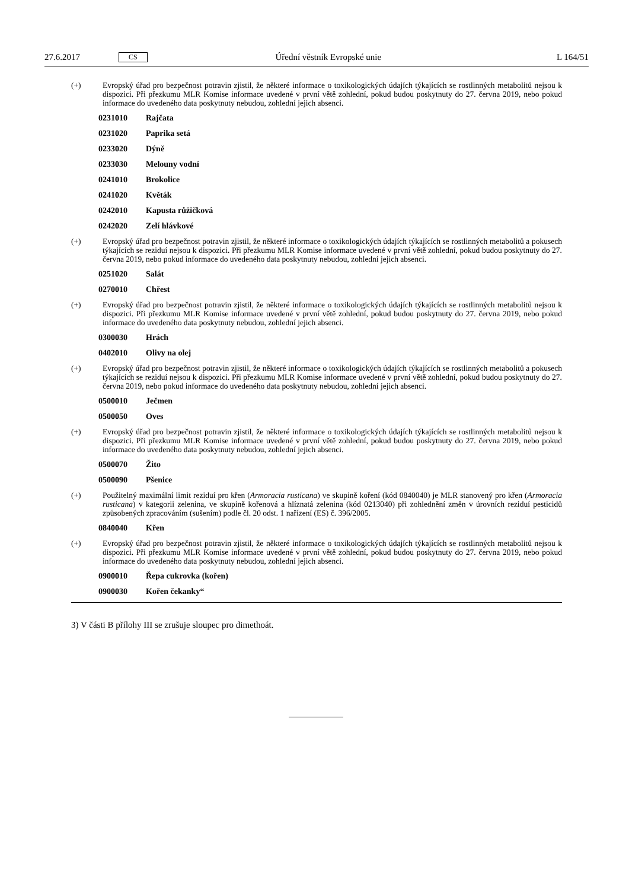27.6.2017 CS Úřední věstník Evropské unie L 164/51
(+) Evropský úřad pro bezpečnost potravin zjistil, že některé informace o toxikologických údajích týkajících se rostlinných metabolitů nejsou k dispozici. Při přezkumu MLR Komise informace uvedené v první větě zohlední, pokud budou poskytnuty do 27. června 2019, nebo pokud informace do uvedeného data poskytnuty nebudou, zohlední jejich absenci.
0231010 Rajčata
0231020 Paprika setá
0233020 Dýně
0233030 Melouny vodní
0241010 Brokolice
0241020 Květák
0242010 Kapusta růžičková
0242020 Zelí hlávkové
(+) Evropský úřad pro bezpečnost potravin zjistil, že některé informace o toxikologických údajích týkajících se rostlinných metabolitů a pokusech týkajících se reziduí nejsou k dispozici. Při přezkumu MLR Komise informace uvedené v první větě zohlední, pokud budou poskytnuty do 27. června 2019, nebo pokud informace do uvedeného data poskytnuty nebudou, zohlední jejich absenci.
0251020 Salát
0270010 Chřest
(+) Evropský úřad pro bezpečnost potravin zjistil, že některé informace o toxikologických údajích týkajících se rostlinných metabolitů nejsou k dispozici. Při přezkumu MLR Komise informace uvedené v první větě zohlední, pokud budou poskytnuty do 27. června 2019, nebo pokud informace do uvedeného data poskytnuty nebudou, zohlední jejich absenci.
0300030 Hrách
0402010 Olivy na olej
(+) Evropský úřad pro bezpečnost potravin zjistil, že některé informace o toxikologických údajích týkajících se rostlinných metabolitů a pokusech týkajících se reziduí nejsou k dispozici. Při přezkumu MLR Komise informace uvedené v první větě zohlední, pokud budou poskytnuty do 27. června 2019, nebo pokud informace do uvedeného data poskytnuty nebudou, zohlední jejich absenci.
0500010 Ječmen
0500050 Oves
(+) Evropský úřad pro bezpečnost potravin zjistil, že některé informace o toxikologických údajích týkajících se rostlinných metabolitů nejsou k dispozici. Při přezkumu MLR Komise informace uvedené v první větě zohlední, pokud budou poskytnuty do 27. června 2019, nebo pokud informace do uvedeného data poskytnuty nebudou, zohlední jejich absenci.
0500070 Žito
0500090 Pšenice
(+) Použitelný maximální limit reziduí pro křen (Armoracia rusticana) ve skupině koření (kód 0840040) je MLR stanovený pro křen (Armoracia rusticana) v kategorii zelenina, ve skupině kořenová a hlíznatá zelenina (kód 0213040) při zohlednění změn v úrovních reziduí pesticidů způsobených zpracováním (sušením) podle čl. 20 odst. 1 nařízení (ES) č. 396/2005.
0840040 Křen
(+) Evropský úřad pro bezpečnost potravin zjistil, že některé informace o toxikologických údajích týkajících se rostlinných metabolitů nejsou k dispozici. Při přezkumu MLR Komise informace uvedené v první větě zohlední, pokud budou poskytnuty do 27. června 2019, nebo pokud informace do uvedeného data poskytnuty nebudou, zohlední jejich absenci.
0900010 Řepa cukrovka (kořen)
0900030 Kořen čekanky“
3) V části B přílohy III se zrušuje sloupec pro dimethoát.